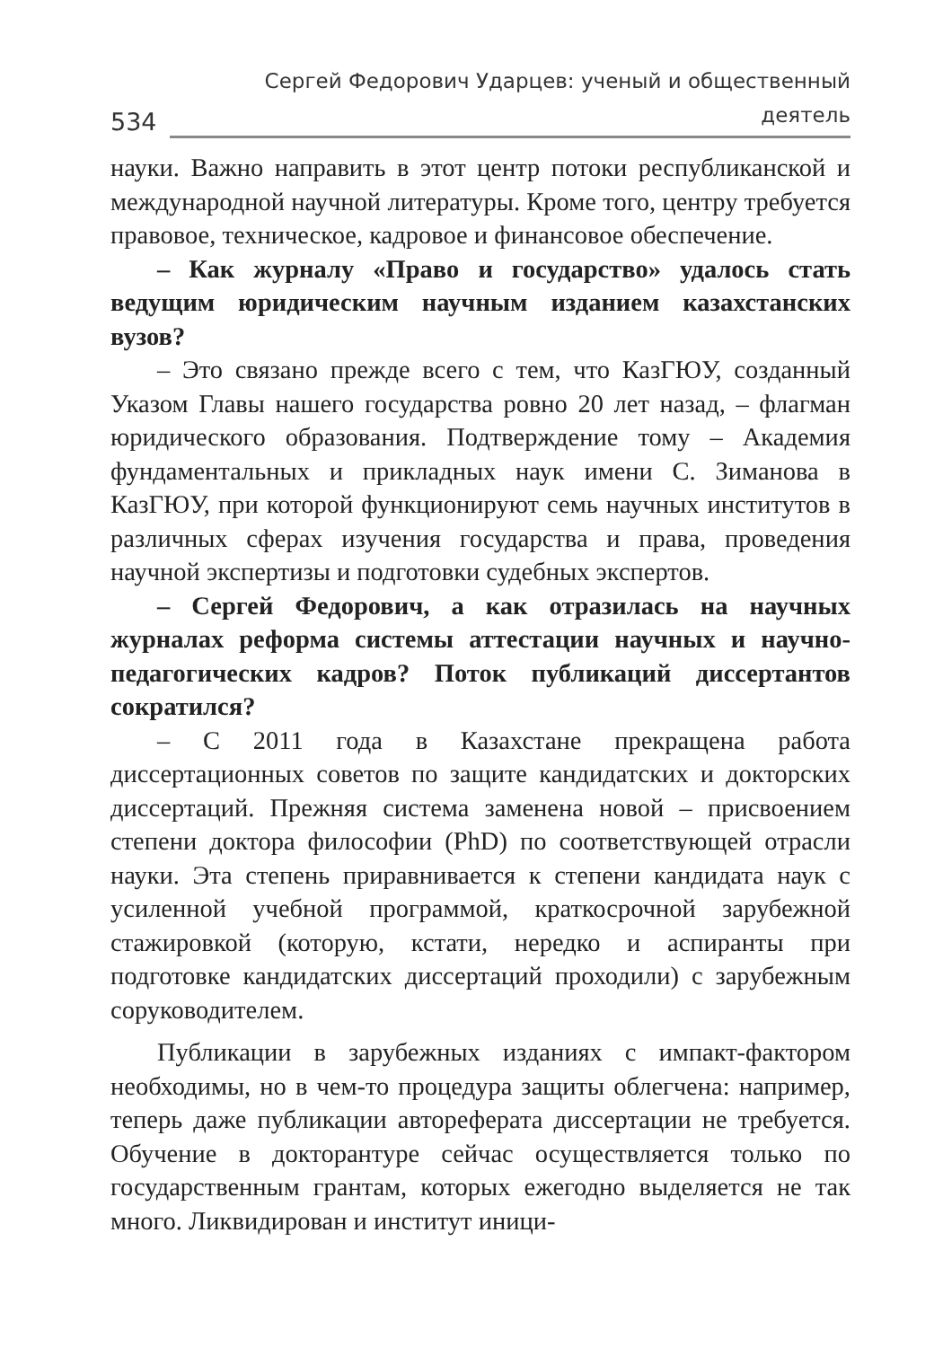534 Сергей Федорович Ударцев: ученый и общественный деятель
науки. Важно направить в этот центр потоки республиканской и международной научной литературы. Кроме того, центру требуется правовое, техническое, кадровое и финансовое обеспечение.
– Как журналу «Право и государство» удалось стать ведущим юридическим научным изданием казахстанских вузов?
– Это связано прежде всего с тем, что КазГЮУ, созданный Указом Главы нашего государства ровно 20 лет назад, – флагман юридического образования. Подтверждение тому – Академия фундаментальных и прикладных наук имени С. Зиманова в КазГЮУ, при которой функционируют семь научных институтов в различных сферах изучения государства и права, проведения научной экспертизы и подготовки судебных экспертов.
– Сергей Федорович, а как отразилась на научных журналах реформа системы аттестации научных и научно-педагогических кадров? Поток публикаций диссертантов сократился?
– С 2011 года в Казахстане прекращена работа диссертационных советов по защите кандидатских и докторских диссертаций. Прежняя система заменена новой – присвоением степени доктора философии (PhD) по соответствующей отрасли науки. Эта степень приравнивается к степени кандидата наук с усиленной учебной программой, краткосрочной зарубежной стажировкой (которую, кстати, нередко и аспиранты при подготовке кандидатских диссертаций проходили) с зарубежным соруководителем.
Публикации в зарубежных изданиях с импакт-фактором необходимы, но в чем-то процедура защиты облегчена: например, теперь даже публикации автореферата диссертации не требуется. Обучение в докторантуре сейчас осуществляется только по государственным грантам, которых ежегодно выделяется не так много. Ликвидирован и институт иници-